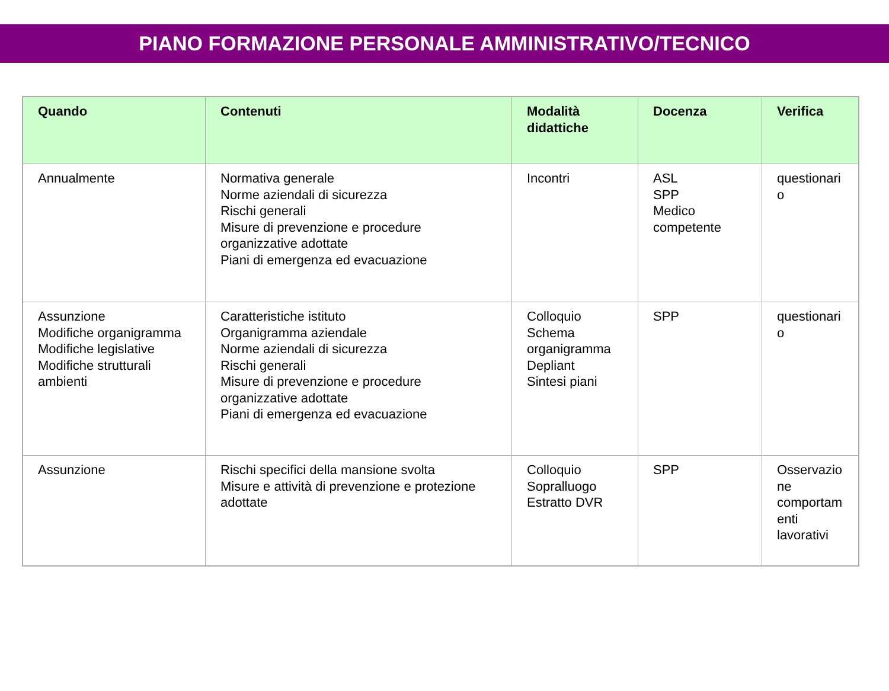PIANO FORMAZIONE PERSONALE AMMINISTRATIVO/TECNICO
| Quando | Contenuti | Modalità didattiche | Docenza | Verifica |
| --- | --- | --- | --- | --- |
| Annualmente | Normativa generale Norme aziendali di sicurezza Rischi generali Misure di prevenzione e procedure organizzative adottate Piani di emergenza ed evacuazione | Incontri | ASL SPP Medico competente | questionari o |
| Assunzione Modifiche organigramma Modifiche legislative Modifiche strutturali ambienti | Caratteristiche istituto Organigramma aziendale Norme aziendali di sicurezza Rischi generali Misure di prevenzione e procedure organizzative adottate Piani di emergenza ed evacuazione | Colloquio Schema organigramma Depliant Sintesi piani | SPP | questionari o |
| Assunzione | Rischi specifici della mansione svolta Misure e attività di prevenzione e protezione adottate | Colloquio Sopralluogo Estratto DVR | SPP | Osservazio ne comportam enti lavorativi |